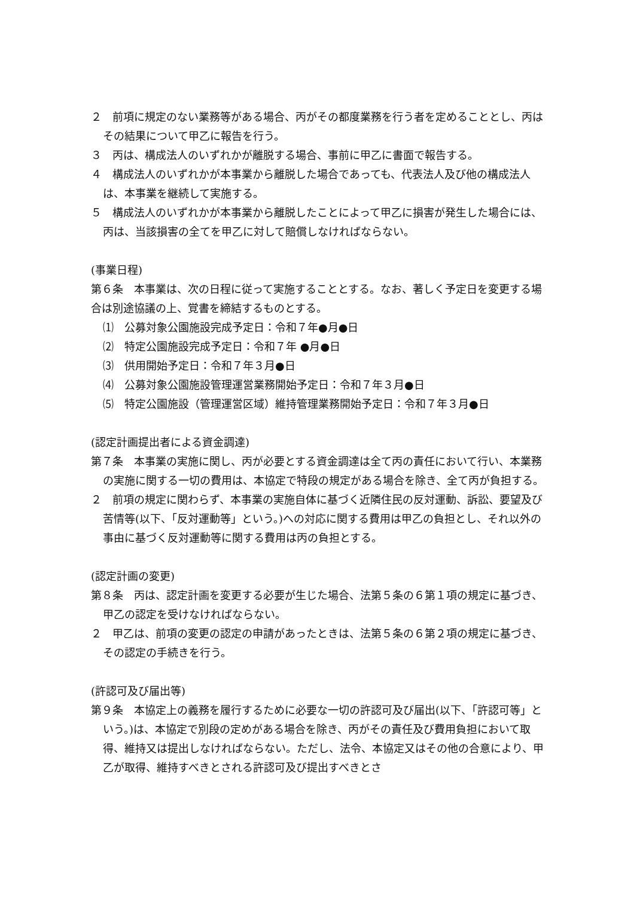２　前項に規定のない業務等がある場合、丙がその都度業務を行う者を定めることとし、丙はその結果について甲乙に報告を行う。
３　丙は、構成法人のいずれかが離脱する場合、事前に甲乙に書面で報告する。
４　構成法人のいずれかが本事業から離脱した場合であっても、代表法人及び他の構成法人は、本事業を継続して実施する。
５　構成法人のいずれかが本事業から離脱したことによって甲乙に損害が発生した場合には、丙は、当該損害の全てを甲乙に対して賠償しなければならない。
(事業日程)
第６条　本事業は、次の日程に従って実施することとする。なお、著しく予定日を変更する場合は別途協議の上、覚書を締結するものとする。
⑴　公募対象公園施設完成予定日：令和７年●月●日
⑵　特定公園施設完成予定日：令和７年 ●月●日
⑶　供用開始予定日：令和７年３月●日
⑷　公募対象公園施設管理運営業務開始予定日：令和７年３月●日
⑸　特定公園施設（管理運営区域）維持管理業務開始予定日：令和７年３月●日
(認定計画提出者による資金調達)
第７条　本事業の実施に関し、丙が必要とする資金調達は全て丙の責任において行い、本業務の実施に関する一切の費用は、本協定で特段の規定がある場合を除き、全て丙が負担する。
２　前項の規定に関わらず、本事業の実施自体に基づく近隣住民の反対運動、訴訟、要望及び苦情等(以下、「反対運動等」という。)への対応に関する費用は甲乙の負担とし、それ以外の事由に基づく反対運動等に関する費用は丙の負担とする。
(認定計画の変更)
第８条　丙は、認定計画を変更する必要が生じた場合、法第５条の６第１項の規定に基づき、甲乙の認定を受けなければならない。
２　甲乙は、前項の変更の認定の申請があったときは、法第５条の６第２項の規定に基づき、その認定の手続きを行う。
(許認可及び届出等)
第９条　本協定上の義務を履行するために必要な一切の許認可及び届出(以下、「許認可等」という。)は、本協定で別段の定めがある場合を除き、丙がその責任及び費用負担において取得、維持又は提出しなければならない。ただし、法令、本協定又はその他の合意により、甲乙が取得、維持すべきとされる許認可及び提出すべきとさ